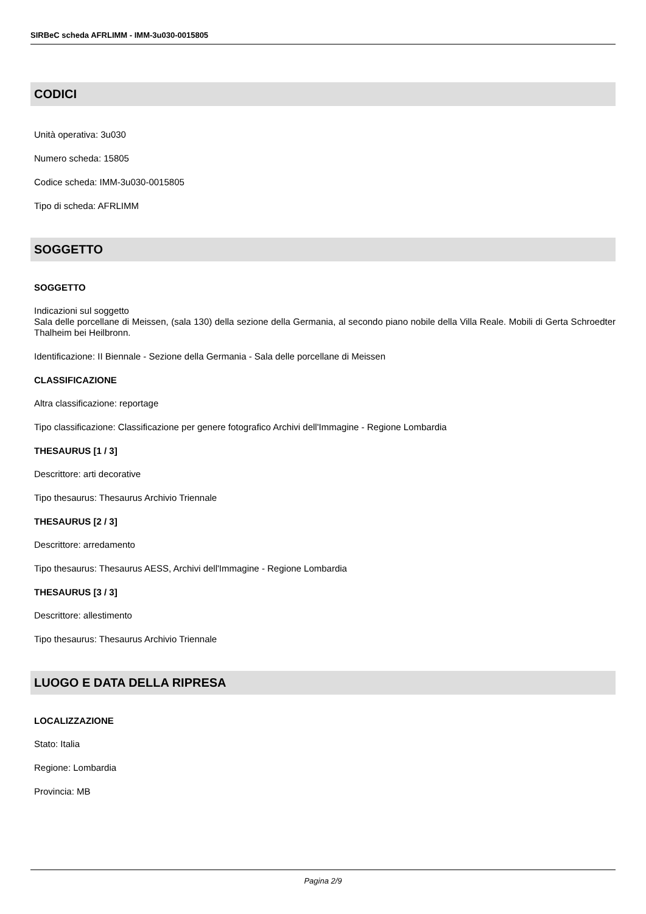SIRBeC scheda AFRLIMM - IMM-3u030-0015805
CODICI
Unità operativa: 3u030
Numero scheda: 15805
Codice scheda: IMM-3u030-0015805
Tipo di scheda: AFRLIMM
SOGGETTO
SOGGETTO
Indicazioni sul soggetto
Sala delle porcellane di Meissen, (sala 130) della sezione della Germania, al secondo piano nobile della Villa Reale. Mobili di Gerta Schroedter Thalheim bei Heilbronn.
Identificazione: II Biennale - Sezione della Germania - Sala delle porcellane di Meissen
CLASSIFICAZIONE
Altra classificazione: reportage
Tipo classificazione: Classificazione per genere fotografico Archivi dell'Immagine - Regione Lombardia
THESAURUS [1 / 3]
Descrittore: arti decorative
Tipo thesaurus: Thesaurus Archivio Triennale
THESAURUS [2 / 3]
Descrittore: arredamento
Tipo thesaurus: Thesaurus AESS, Archivi dell'Immagine - Regione Lombardia
THESAURUS [3 / 3]
Descrittore: allestimento
Tipo thesaurus: Thesaurus Archivio Triennale
LUOGO E DATA DELLA RIPRESA
LOCALIZZAZIONE
Stato: Italia
Regione: Lombardia
Provincia: MB
Pagina 2/9